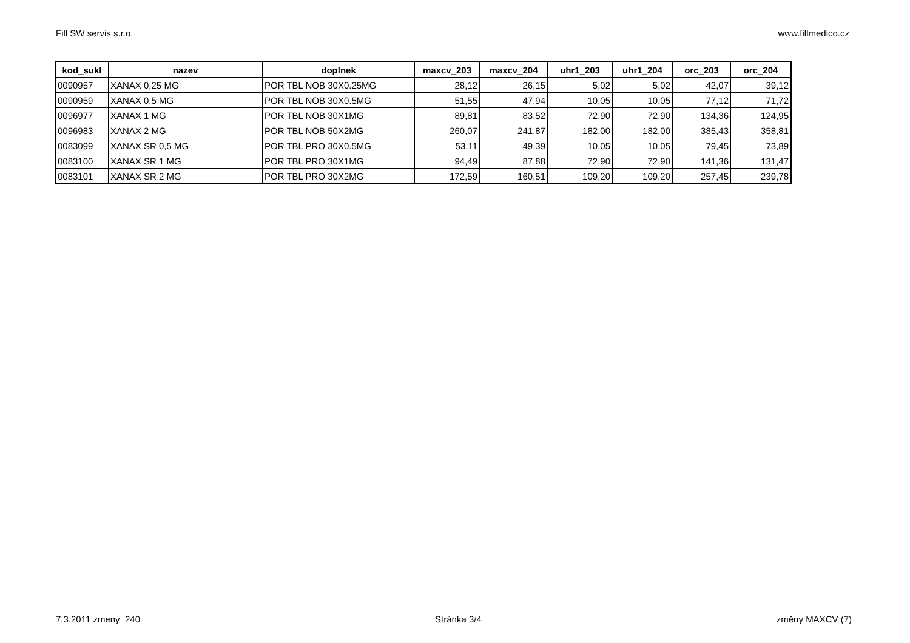Fill SW servis s.r.o. www.fillmedico.cz
| kod_sukl | nazev | doplnek | maxcv_203 | maxcv_204 | uhr1_203 | uhr1_204 | orc_203 | orc_204 |
| --- | --- | --- | --- | --- | --- | --- | --- | --- |
| 0090957 | XANAX 0,25 MG | POR TBL NOB 30X0.25MG | 28,12 | 26,15 | 5,02 | 5,02 | 42,07 | 39,12 |
| 0090959 | XANAX 0,5 MG | POR TBL NOB 30X0.5MG | 51,55 | 47,94 | 10,05 | 10,05 | 77,12 | 71,72 |
| 0096977 | XANAX 1 MG | POR TBL NOB 30X1MG | 89,81 | 83,52 | 72,90 | 72,90 | 134,36 | 124,95 |
| 0096983 | XANAX 2 MG | POR TBL NOB 50X2MG | 260,07 | 241,87 | 182,00 | 182,00 | 385,43 | 358,81 |
| 0083099 | XANAX SR 0,5 MG | POR TBL PRO 30X0.5MG | 53,11 | 49,39 | 10,05 | 10,05 | 79,45 | 73,89 |
| 0083100 | XANAX SR 1 MG | POR TBL PRO 30X1MG | 94,49 | 87,88 | 72,90 | 72,90 | 141,36 | 131,47 |
| 0083101 | XANAX SR 2 MG | POR TBL PRO 30X2MG | 172,59 | 160,51 | 109,20 | 109,20 | 257,45 | 239,78 |
7.3.2011 zmeny_240 Stránka 3/4 změny MAXCV (7)